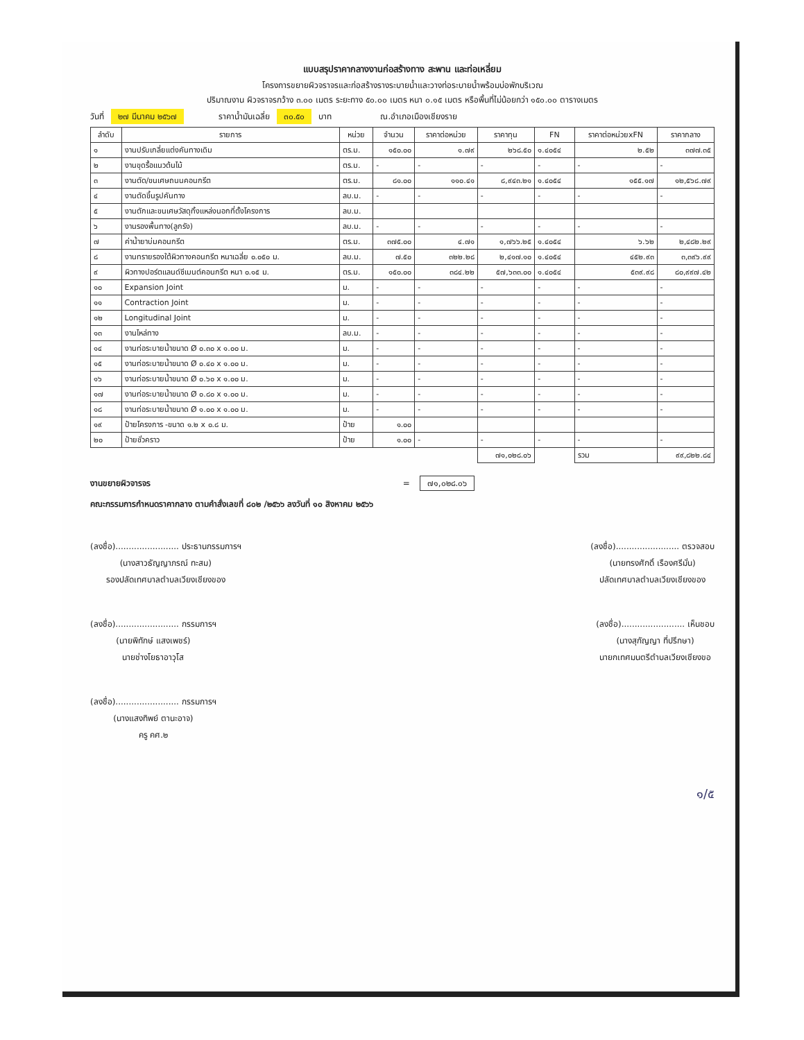แบบสรุปราคากลางงานก่อสร้างทาง สะพาน และท่อเหลี่ยม
โครงการขยายผิวจราจรและก่อสร้างรางระบายน้ำและวางท่อระบายน้ำพร้อมบ่อพักบริเวณ
ปริมาณงาน ผิวจราจรกว้าง ๓.๐๐ เมตร ระยะทาง ๕๐.๐๐ เมตร หนา ๐.๑๕ เมตร หรือพื้นที่ไม่น้อยกว่า ๑๕๐.๐๐ ตารางเมตร
วันที่ ๒๗ มีนาคม ๒๕๖๗ ราคาน้ำมันเฉลี่ย ๓๐.๕๐ บาท ณ.อำเภอเมืองเชียงราย
| ลำดับ | รายการ | หน่วย | จำนวน | ราคาต่อหน่วย | ราคาทุน | FN | ราคาต่อหน่วยxFN | ราคากลาง |
| --- | --- | --- | --- | --- | --- | --- | --- | --- |
| ๑ | งานปรับเกลี่ยแต่งคันทางเดิม | ตร.ม. | ๑๕๐.๐๐ | ๑.๗๙ | ๒๖๘.๕๐ | ๑.๔๐๕๔ | ๒.๕๒ | ๓๗๗.๓๕ |
| ๒ | งานขุดรื้อแนวต้นไม้ | ตร.ม. | - | - | - | - | - | - |
| ๓ | งานตัด/ขนเศษถนนคอนกรีต | ตร.ม. | ๘๑.๐๐ | ๑๑๐.๔๑ | ๘,๙๔๓.๒๑ | ๑.๔๐๕๔ | ๑๕๕.๑๗ | ๑๒,๕๖๘.๗๙ |
| ๔ | งานตัดขึ้นรูปคันทาง | ลบ.ม. | - | - | - | - | - | - |
| ๕ | งานตักและขนเศษวัสดุทิ้งแหล่งนอกที่ตั้งโครงการ | ลบ.ม. | | | | | | |
| ๖ | งานรองพื้นทาง(ลูกรัง) | ลบ.ม. | - | - | - | - | - | - |
| ๗ | ค่าน้ำยาบ่มคอนกรีต | ตร.ม. | ๓๗๕.๐๐ | ๔.๗๑ | ๑,๗๖๖.๒๕ | ๑.๔๐๕๔ | ๖.๖๒ | ๒,๔๘๒.๒๙ |
| ๘ | งานทรายรองใต้ผิวทางคอนกรีต หนาเฉลี่ย ๐.๐๕๐ ม. | ลบ.ม. | ๗.๕๐ | ๓๒๒.๒๘ | ๒,๔๑๗.๑๐ | ๑.๔๐๕๔ | ๔๕๒.๙๓ | ๓,๓๙๖.๙๙ |
| ๙ | ผิวทางปอร์ตแลนด์ซีเมนต์คอนกรีต หนา ๐.๑๕ ม. | ตร.ม. | ๑๕๐.๐๐ | ๓๘๔.๒๒ | ๕๗,๖๓๓.๐๐ | ๑.๔๐๕๔ | ๕๓๙.๙๘ | ๘๐,๙๙๗.๔๒ |
| ๑๐ | Expansion Joint | ม. | - | - | - | - | - | - |
| ๑๑ | Contraction Joint | ม. | - | - | - | - | - | - |
| ๑๒ | Longitudinal Joint | ม. | - | - | - | - | - | - |
| ๑๓ | งานไหล่ทาง | ลบ.ม. | - | - | - | - | - | - |
| ๑๔ | งานท่อระบายน้ำขนาด Ø ๐.๓๐ x ๑.๐๐ ม. | ม. | - | - | - | - | - | - |
| ๑๕ | งานท่อระบายน้ำขนาด Ø ๐.๔๐ x ๑.๐๐ ม. | ม. | - | - | - | - | - | - |
| ๑๖ | งานท่อระบายน้ำขนาด Ø ๐.๖๐ x ๑.๐๐ ม. | ม. | - | - | - | - | - | - |
| ๑๗ | งานท่อระบายน้ำขนาด Ø ๐.๘๐ x ๑.๐๐ ม. | ม. | - | - | - | - | - | - |
| ๑๘ | งานท่อระบายน้ำขนาด Ø ๑.๐๐ x ๑.๐๐ ม. | ม. | - | - | - | - | - | - |
| ๑๙ | ป้ายโครงการ -ขนาด ๑.๒ x ๐.๘ ม. | ป้าย | ๑.๐๐ | | | | | |
| ๒๐ | ป้ายชั่วคราว | ป้าย | ๑.๐๐ | - | - | - | - | - |
| | | | | | ๗๑,๐๒๘.๐๖ | | รวม | ๙๙,๘๒๒.๘๔ |
งานขยายผิวจารจร = ๗๑,๐๒๘.๐๖
คณะกรรมการกำหนดราคากลาง ตามคำสั่งเลขที่ ๘๐๒ /๒๕๖๖ ลงวันที่ ๑๐ สิงหาคม ๒๕๖๖
(ลงชื่อ)........................ ประธานกรรมการฯ
(นางสาวธัญญาภรณ์ ทะสม)
รองปลัดเทศบาลตำบลเวียงเชียงของ
(ลงชื่อ)........................ ตรวจสอบ
(นายทรงศักดิ์ เรืองศรีมั่น)
ปลัดเทศบาลตำบลเวียงเชียงของ
(ลงชื่อ)........................ กรรมการฯ
(นายพิทักษ์ แสงเพชร์)
นายช่างโยธาอาวุโส
(ลงชื่อ)........................ เห็นชอบ
(นางสุกัญญา ที่ปรึกษา)
นายกเทศมนตรีตำบลเวียงเชียงขอ
(ลงชื่อ)........................ กรรมการฯ
(นางแสงทิพย์ ตานะอาจ)
ครู คศ.๒
๑/๕